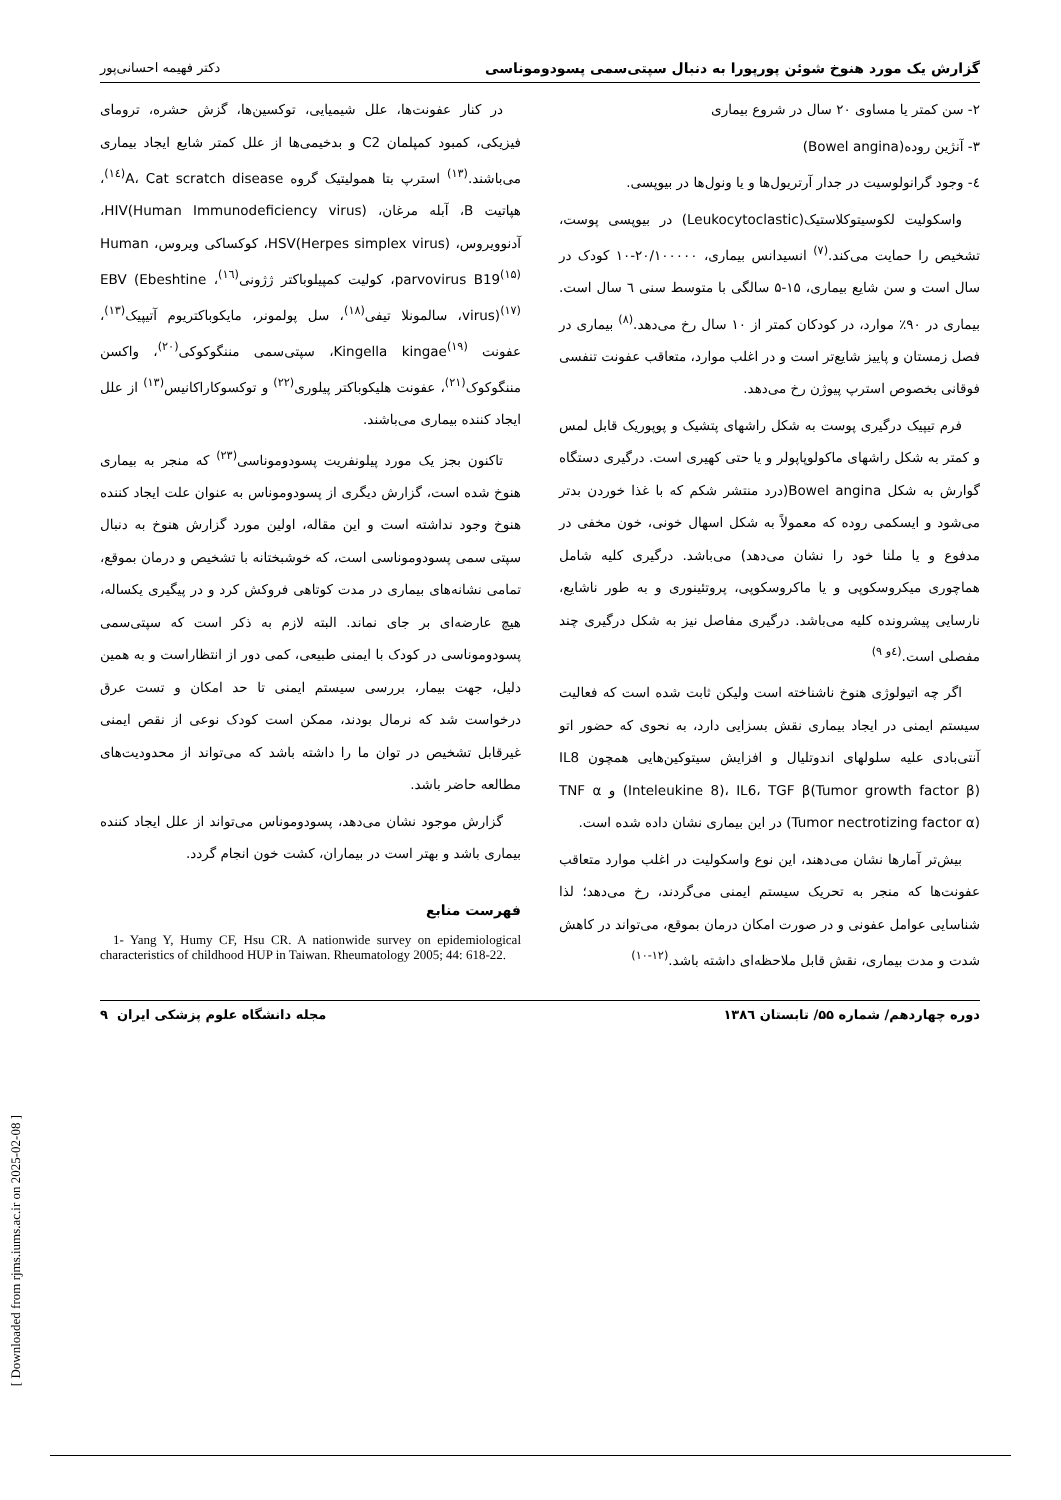[ Downloaded from rjms.iums.ac.ir on 2025-02-08 ]
گزارش یک مورد هنوخ شوئن پورپورا به دنبال سپتی‌سمی پسودوموناسی دکتر فهیمه احسانی‌پور
۲- سن کمتر یا مساوی ۲۰ سال در شروع بیماری
۳- آنژین روده(Bowel angina)
٤- وجود گرانولوسیت در جدار آرتریول‌ها و یا ونول‌ها در بیوپسی.
واسکولیت لکوسیتوکلاستیک(Leukocytoclastic) در بیوپسی پوست، تشخیص را حمایت می‌کند.<sup>(۷)</sup> انسیدانس بیماری، ۲۰/۱۰۰۰۰۰-۱۰ کودک در سال است و سن شایع بیماری، ۱۵-۵ سالگی با متوسط سنی ٦ سال است. بیماری در ۹۰٪ موارد، در کودکان کمتر از ۱۰ سال رخ می‌دهد.<sup>(۸)</sup> بیماری در فصل زمستان و پاییز شایع‌تر است و در اغلب موارد، متعاقب عفونت تنفسی فوقانی بخصوص استرپ پیوژن رخ می‌دهد.
فرم تیپیک درگیری پوست به شکل راشهای پتشیک و پوپوریک قابل لمس و کمتر به شکل راشهای ماکولوپاپولر و یا حتی کهیری است. درگیری دستگاه گوارش به شکل Bowel angina(درد منتشر شکم که با غذا خوردن بدتر می‌شود و ایسکمی روده که معمولاً به شکل اسهال خونی، خون مخفی در مدفوع و یا ملنا خود را نشان می‌دهد) می‌باشد. درگیری کلیه شامل هماچوری میکروسکوپی و یا ماکروسکوپی، پروتئینوری و به طور ناشایع، نارسایی پیشرونده کلیه می‌باشد. درگیری مفاصل نیز به شکل درگیری چند مفصلی است.<sup>(٤و ۹)</sup>
اگر چه اتیولوژی هنوخ ناشناخته است ولیکن ثابت شده است که فعالیت سیستم ایمنی در ایجاد بیماری نقش بسزایی دارد، به نحوی که حضور اتو آنتی‌بادی علیه سلولهای اندوتلیال و افزایش سیتوکین‌هایی همچون IL8 (Inteleukine 8)، IL6، TGF β(Tumor growth factor β) و TNF α (Tumor nectrotizing factor α) در این بیماری نشان داده شده است.
بیش‌تر آمارها نشان می‌دهند، این نوع واسکولیت در اغلب موارد متعاقب عفونت‌ها که منجر به تحریک سیستم ایمنی می‌گردند، رخ می‌دهد؛ لذا شناسایی عوامل عفونی و در صورت امکان درمان بموقع، می‌تواند در کاهش شدت و مدت بیماری، نقش قابل ملاحظه‌ای داشته باشد.<sup>(۱۲-۱۰)</sup>
در کنار عفونت‌ها، علل شیمیایی، توکسین‌ها، گزش حشره، ترومای فیزیکی، کمبود کمپلمان C2 و بدخیمی‌ها از علل کمتر شایع ایجاد بیماری می‌باشند.<sup>(۱۳)</sup> استرپ بتا همولیتیک گروه A، Cat scratch disease<sup>(۱٤)</sup>، هپاتیت B، آبله مرغان، HIV(Human Immunodeficiency virus)، آدنوویروس، HSV(Herpes simplex virus)، کوکساکی ویروس، Human parvovirus B19<sup>(۱۵)</sup>، کولیت کمپیلوباکتر ژژونی<sup>(۱٦)</sup>، EBV (Ebeshtine virus)<sup>(۱۷)</sup>، سالمونلا تیفی<sup>(۱۸)</sup>، سل پولمونر، مایکوباکتریوم آتیپیک<sup>(۱۳)</sup>، عفونت Kingella kingae<sup>(۱۹)</sup>، سپتی‌سمی مننگوکوکی<sup>(۲۰)</sup>، واکسن مننگوکوک<sup>(۲۱)</sup>، عفونت هلیکوباکتر پیلوری<sup>(۲۲)</sup> و توکسوکاراکانیس<sup>(۱۳)</sup> از علل ایجاد کننده بیماری می‌باشند.
تاکنون بجز یک مورد پیلونفریت پسودوموناسی<sup>(۲۳)</sup> که منجر به بیماری هنوخ شده است، گزارش دیگری از پسودوموناس به عنوان علت ایجاد کننده هنوخ وجود نداشته است و این مقاله، اولین مورد گزارش هنوخ به دنبال سپتی سمی پسودوموناسی است، که خوشبختانه با تشخیص و درمان بموقع، تمامی نشانه‌های بیماری در مدت کوتاهی فروکش کرد و در پیگیری یکساله، هیچ عارضه‌ای بر جای نماند. البته لازم به ذکر است که سپتی‌سمی پسودوموناسی در کودک با ایمنی طبیعی، کمی دور از انتظاراست و به همین دلیل، جهت بیمار، بررسی سیستم ایمنی تا حد امکان و تست عرق درخواست شد که نرمال بودند، ممکن است کودک نوعی از نقص ایمنی غیرقابل تشخیص در توان ما را داشته باشد که می‌تواند از محدودیت‌های مطالعه حاضر باشد.
گزارش موجود نشان می‌دهد، پسودوموناس می‌تواند از علل ایجاد کننده بیماری باشد و بهتر است در بیماران، کشت خون انجام گردد.
فهرست منابع
1- Yang Y, Humy CF, Hsu CR. A nationwide survey on epidemiological characteristics of childhood HUP in Taiwan. Rheumatology 2005; 44: 618-22.
دوره چهاردهم/ شماره ۵۵/ تابستان ۱۳۸٦ مجله دانشگاه علوم پزشکی ایران ۹